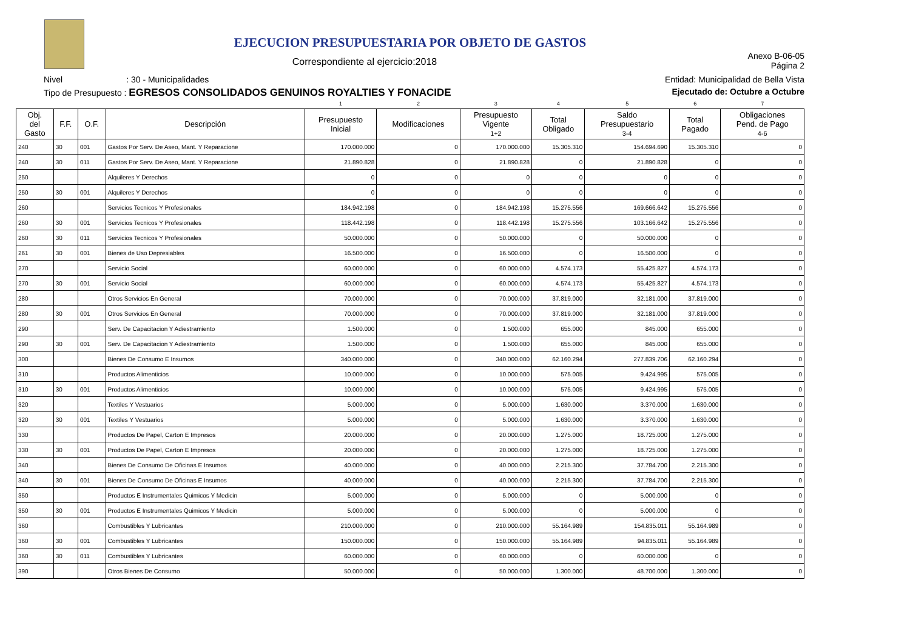EJECUCION PRESUPUESTARIA POR OBJETO DE GASTOS
Correspondiente al ejercicio:2018
Anexo B-06-05
Página 2
Nivel : 30 - Municipalidades Entidad: Municipalidad de Bella Vista
Tipo de Presupuesto : EGRESOS CONSOLIDADOS GENUINOS ROYALTIES Y FONACIDE Ejecutado de: Octubre a Octubre
| | | | | 1 | 2 | 3 | 4 | 5 | 6 | 7 |
| Obj. del Gasto | F.F. | O.F. | Descripción | Presupuesto Inicial | Modificaciones | Presupuesto Vigente 1+2 | Total Obligado | Saldo Presupuestario 3-4 | Total Pagado | Obligaciones Pend. de Pago 4-6 |
| 240 | 30 | 001 | Gastos Por Serv. De Aseo, Mant. Y Reparacione | 170.000.000 | 0 | 170.000.000 | 15.305.310 | 154.694.690 | 15.305.310 | 0 |
| 240 | 30 | 011 | Gastos Por Serv. De Aseo, Mant. Y Reparacione | 21.890.828 | 0 | 21.890.828 | 0 | 21.890.828 | 0 | 0 |
| 250 | | | Alquileres Y Derechos | 0 | 0 | 0 | 0 | 0 | 0 | 0 |
| 250 | 30 | 001 | Alquileres Y Derechos | 0 | 0 | 0 | 0 | 0 | 0 | 0 |
| 260 | | | Servicios Tecnicos Y Profesionales | 184.942.198 | 0 | 184.942.198 | 15.275.556 | 169.666.642 | 15.275.556 | 0 |
| 260 | 30 | 001 | Servicios Tecnicos Y Profesionales | 118.442.198 | 0 | 118.442.198 | 15.275.556 | 103.166.642 | 15.275.556 | 0 |
| 260 | 30 | 011 | Servicios Tecnicos Y Profesionales | 50.000.000 | 0 | 50.000.000 | 0 | 50.000.000 | 0 | 0 |
| 261 | 30 | 001 | Bienes de Uso Depresiables | 16.500.000 | 0 | 16.500.000 | 0 | 16.500.000 | 0 | 0 |
| 270 | | | Servicio Social | 60.000.000 | 0 | 60.000.000 | 4.574.173 | 55.425.827 | 4.574.173 | 0 |
| 270 | 30 | 001 | Servicio Social | 60.000.000 | 0 | 60.000.000 | 4.574.173 | 55.425.827 | 4.574.173 | 0 |
| 280 | | | Otros Servicios En General | 70.000.000 | 0 | 70.000.000 | 37.819.000 | 32.181.000 | 37.819.000 | 0 |
| 280 | 30 | 001 | Otros Servicios En General | 70.000.000 | 0 | 70.000.000 | 37.819.000 | 32.181.000 | 37.819.000 | 0 |
| 290 | | | Serv. De Capacitacion Y Adiestramiento | 1.500.000 | 0 | 1.500.000 | 655.000 | 845.000 | 655.000 | 0 |
| 290 | 30 | 001 | Serv. De Capacitacion Y Adiestramiento | 1.500.000 | 0 | 1.500.000 | 655.000 | 845.000 | 655.000 | 0 |
| 300 | | | Bienes De Consumo E Insumos | 340.000.000 | 0 | 340.000.000 | 62.160.294 | 277.839.706 | 62.160.294 | 0 |
| 310 | | | Productos Alimenticios | 10.000.000 | 0 | 10.000.000 | 575.005 | 9.424.995 | 575.005 | 0 |
| 310 | 30 | 001 | Productos Alimenticios | 10.000.000 | 0 | 10.000.000 | 575.005 | 9.424.995 | 575.005 | 0 |
| 320 | | | Textiles Y Vestuarios | 5.000.000 | 0 | 5.000.000 | 1.630.000 | 3.370.000 | 1.630.000 | 0 |
| 320 | 30 | 001 | Textiles Y Vestuarios | 5.000.000 | 0 | 5.000.000 | 1.630.000 | 3.370.000 | 1.630.000 | 0 |
| 330 | | | Productos De Papel, Carton E Impresos | 20.000.000 | 0 | 20.000.000 | 1.275.000 | 18.725.000 | 1.275.000 | 0 |
| 330 | 30 | 001 | Productos De Papel, Carton E Impresos | 20.000.000 | 0 | 20.000.000 | 1.275.000 | 18.725.000 | 1.275.000 | 0 |
| 340 | | | Bienes De Consumo De Oficinas E Insumos | 40.000.000 | 0 | 40.000.000 | 2.215.300 | 37.784.700 | 2.215.300 | 0 |
| 340 | 30 | 001 | Bienes De Consumo De Oficinas E Insumos | 40.000.000 | 0 | 40.000.000 | 2.215.300 | 37.784.700 | 2.215.300 | 0 |
| 350 | | | Productos E Instrumentales Quimicos Y Medicin | 5.000.000 | 0 | 5.000.000 | 0 | 5.000.000 | 0 | 0 |
| 350 | 30 | 001 | Productos E Instrumentales Quimicos Y Medicin | 5.000.000 | 0 | 5.000.000 | 0 | 5.000.000 | 0 | 0 |
| 360 | | | Combustibles Y Lubricantes | 210.000.000 | 0 | 210.000.000 | 55.164.989 | 154.835.011 | 55.164.989 | 0 |
| 360 | 30 | 001 | Combustibles Y Lubricantes | 150.000.000 | 0 | 150.000.000 | 55.164.989 | 94.835.011 | 55.164.989 | 0 |
| 360 | 30 | 011 | Combustibles Y Lubricantes | 60.000.000 | 0 | 60.000.000 | 0 | 60.000.000 | 0 | 0 |
| 390 | | | Otros Bienes De Consumo | 50.000.000 | 0 | 50.000.000 | 1.300.000 | 48.700.000 | 1.300.000 | 0 |